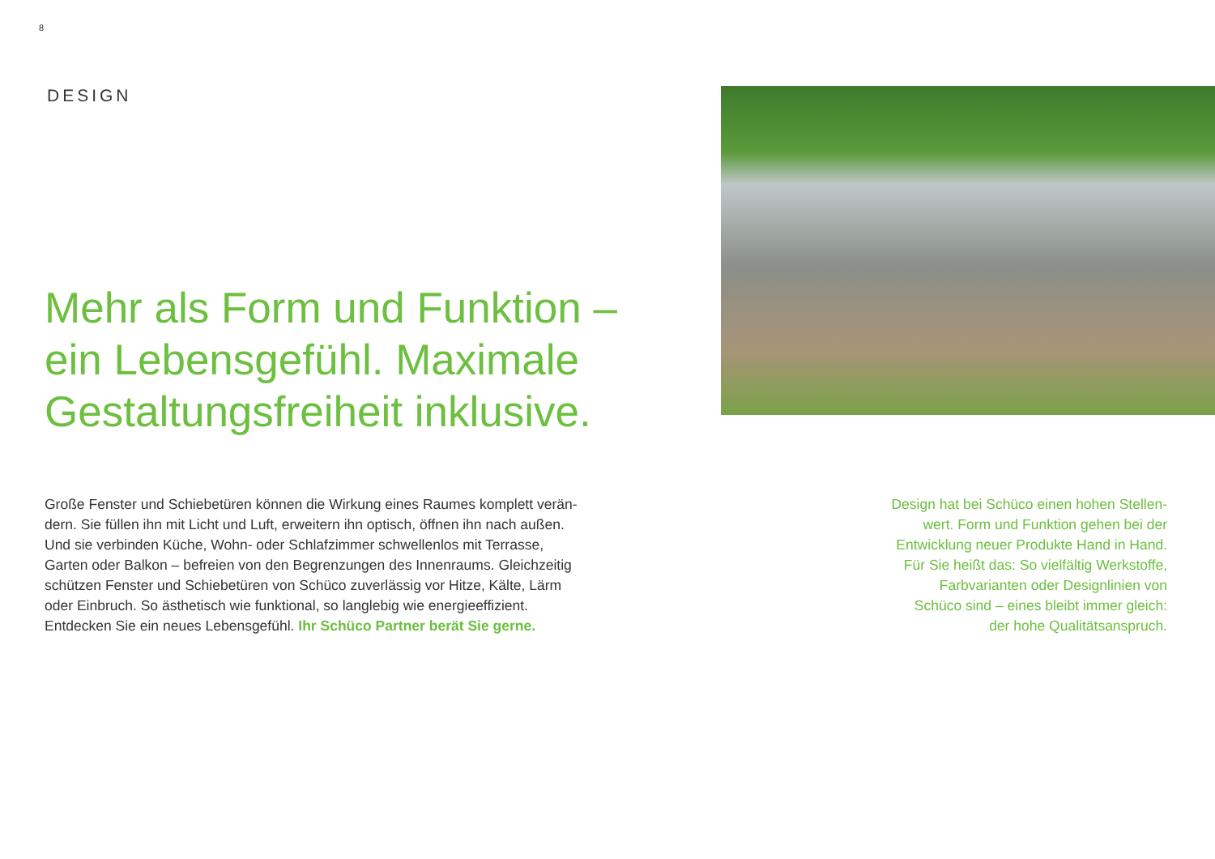8
DESIGN
Mehr als Form und Funktion –
ein Lebensgefühl. Maximale
Gestaltungsfreiheit inklusive.
Große Fenster und Schiebetüren können die Wirkung eines Raumes komplett verän-
dern. Sie füllen ihn mit Licht und Luft, erweitern ihn optisch, öffnen ihn nach außen.
Und sie verbinden Küche, Wohn- oder Schlafzimmer schwellenlos mit Terrasse,
Garten oder Balkon – befreien von den Begrenzungen des Innenraums. Gleichzeitig
schützen Fenster und Schiebetüren von Schüco zuverlässig vor Hitze, Kälte, Lärm
oder Einbruch. So ästhetisch wie funktional, so langlebig wie energieeffizient.
Entdecken Sie ein neues Lebensgefühl. Ihr Schüco Partner berät Sie gerne.
Design hat bei Schüco einen hohen Stellen-
wert. Form und Funktion gehen bei der
Entwicklung neuer Produkte Hand in Hand.
Für Sie heißt das: So vielfältig Werkstoffe,
Farbvarianten oder Designlinien von
Schüco sind – eines bleibt immer gleich:
der hohe Qualitätsanspruch.